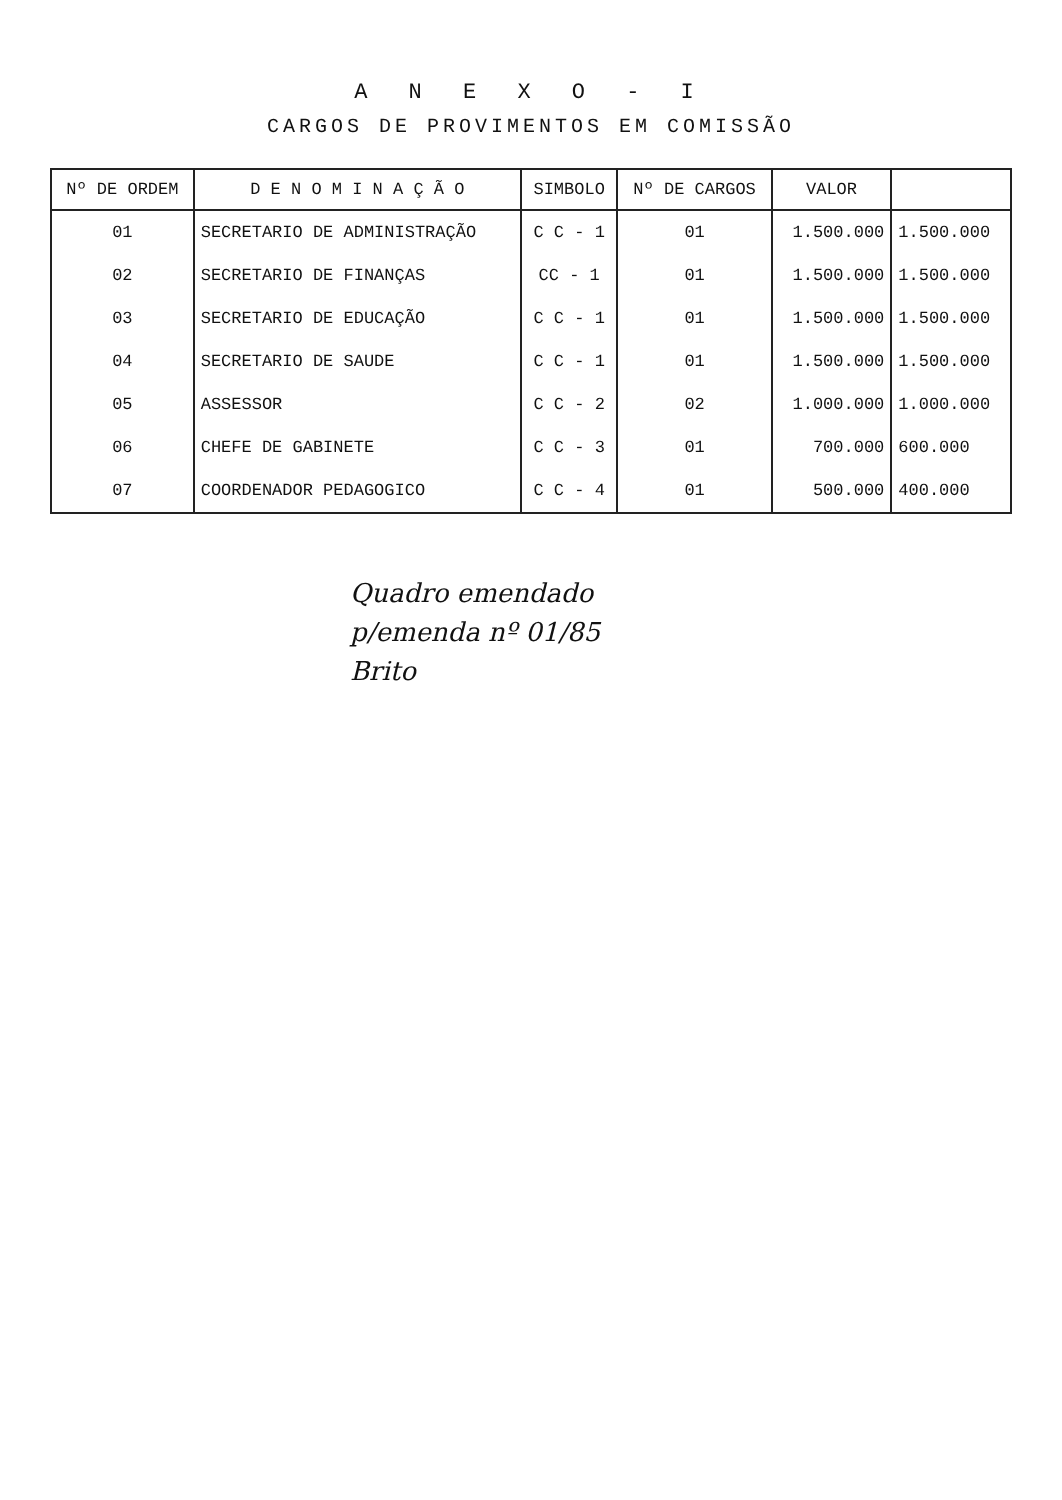A N E X O - I
CARGOS DE PROVIMENTOS EM COMISSÃO
| Nº DE ORDEM | D E N O M I N A Ç Ã O | SIMBOLO | Nº DE CARGOS | VALOR | |
| --- | --- | --- | --- | --- | --- |
| 01 | SECRETARIO DE ADMINISTRAÇÃO | C C - 1 | 01 | 1.500.000 | 1.500.000 |
| 02 | SECRETARIO DE FINANÇAS | CC - 1 | 01 | 1.500.000 | 1.500.000 |
| 03 | SECRETARIO DE EDUCAÇÃO | C C - 1 | 01 | 1.500.000 | 1.500.000 |
| 04 | SECRETARIO DE SAUDE | C C - 1 | 01 | 1.500.000 | 1.500.000 |
| 05 | ASSESSOR | C C - 2 | 02 | 1.000.000 | 1.000.000 |
| 06 | CHEFE DE GABINETE | C C - 3 | 01 | 700.000 | 600.000 |
| 07 | COORDENADOR PEDAGOGICO | C C - 4 | 01 | 500.000 | 400.000 |
Quadro emendado
p/emenda nº 01/85
Brito